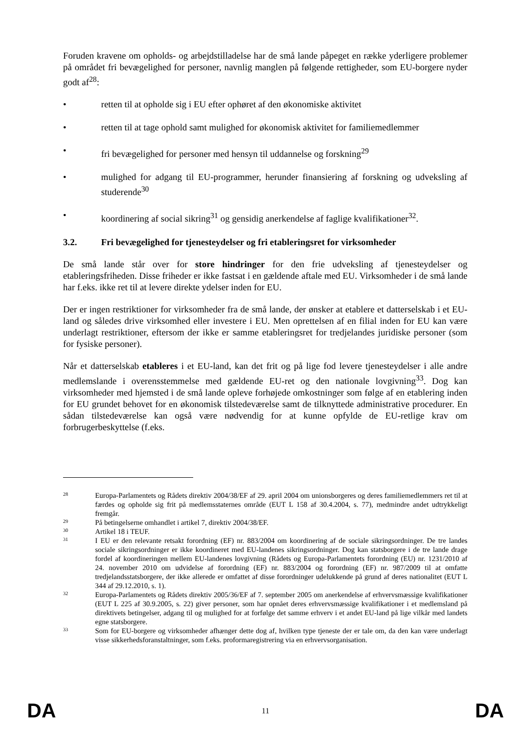Foruden kravene om opholds- og arbejdstilladelse har de små lande påpeget en række yderligere problemer på området fri bevægelighed for personer, navnlig manglen på følgende rettigheder, som EU-borgere nyder godt af<sup>28</sup>:
• retten til at opholde sig i EU efter ophøret af den økonomiske aktivitet
• retten til at tage ophold samt mulighed for økonomisk aktivitet for familiemedlemmer
• fri bevægelighed for personer med hensyn til uddannelse og forskning<sup>29</sup>
• mulighed for adgang til EU-programmer, herunder finansiering af forskning og udveksling af studerende<sup>30</sup>
• koordinering af social sikring<sup>31</sup> og gensidig anerkendelse af faglige kvalifikationer<sup>32</sup>.
3.2. Fri bevægelighed for tjenesteydelser og fri etableringsret for virksomheder
De små lande står over for store hindringer for den frie udveksling af tjenesteydelser og etableringsfriheden. Disse friheder er ikke fastsat i en gældende aftale med EU. Virksomheder i de små lande har f.eks. ikke ret til at levere direkte ydelser inden for EU.
Der er ingen restriktioner for virksomheder fra de små lande, der ønsker at etablere et datterselskab i et EU-land og således drive virksomhed eller investere i EU. Men oprettelsen af en filial inden for EU kan være underlagt restriktioner, eftersom der ikke er samme etableringsret for tredjelandes juridiske personer (som for fysiske personer).
Når et datterselskab etableres i et EU-land, kan det frit og på lige fod levere tjenesteydelser i alle andre medlemslande i overensstemmelse med gældende EU-ret og den nationale lovgivning<sup>33</sup>. Dog kan virksomheder med hjemsted i de små lande opleve forhøjede omkostninger som følge af en etablering inden for EU grundet behovet for en økonomisk tilstedeværelse samt de tilknyttede administrative procedurer. En sådan tilstedeværelse kan også være nødvendig for at kunne opfylde de EU-retlige krav om forbrugerbeskyttelse (f.eks.
28 Europa-Parlamentets og Rådets direktiv 2004/38/EF af 29. april 2004 om unionsborgeres og deres familiemedlemmers ret til at færdes og opholde sig frit på medlemsstaternes område (EUT L 158 af 30.4.2004, s. 77), medmindre andet udtrykkeligt fremgår.
29 På betingelserne omhandlet i artikel 7, direktiv 2004/38/EF.
30 Artikel 18 i TEUF.
31 I EU er den relevante retsakt forordning (EF) nr. 883/2004 om koordinering af de sociale sikringsordninger. De tre landes sociale sikringsordninger er ikke koordineret med EU-landenes sikringsordninger. Dog kan statsborgere i de tre lande drage fordel af koordineringen mellem EU-landenes lovgivning (Rådets og Europa-Parlamentets forordning (EU) nr. 1231/2010 af 24. november 2010 om udvidelse af forordning (EF) nr. 883/2004 og forordning (EF) nr. 987/2009 til at omfatte tredjelandsstatsborgere, der ikke allerede er omfattet af disse forordninger udelukkende på grund af deres nationalitet (EUT L 344 af 29.12.2010, s. 1).
32 Europa-Parlamentets og Rådets direktiv 2005/36/EF af 7. september 2005 om anerkendelse af erhvervsmæssige kvalifikationer (EUT L 225 af 30.9.2005, s. 22) giver personer, som har opnået deres erhvervsmæssige kvalifikationer i et medlemsland på direktivets betingelser, adgang til og mulighed for at forfølge det samme erhverv i et andet EU-land på lige vilkår med landets egne statsborgere.
33 Som for EU-borgere og virksomheder afhænger dette dog af, hvilken type tjeneste der er tale om, da den kan være underlagt visse sikkerhedsforanstaltninger, som f.eks. proformaregistrering via en erhvervsorganisation.
DA 11 DA